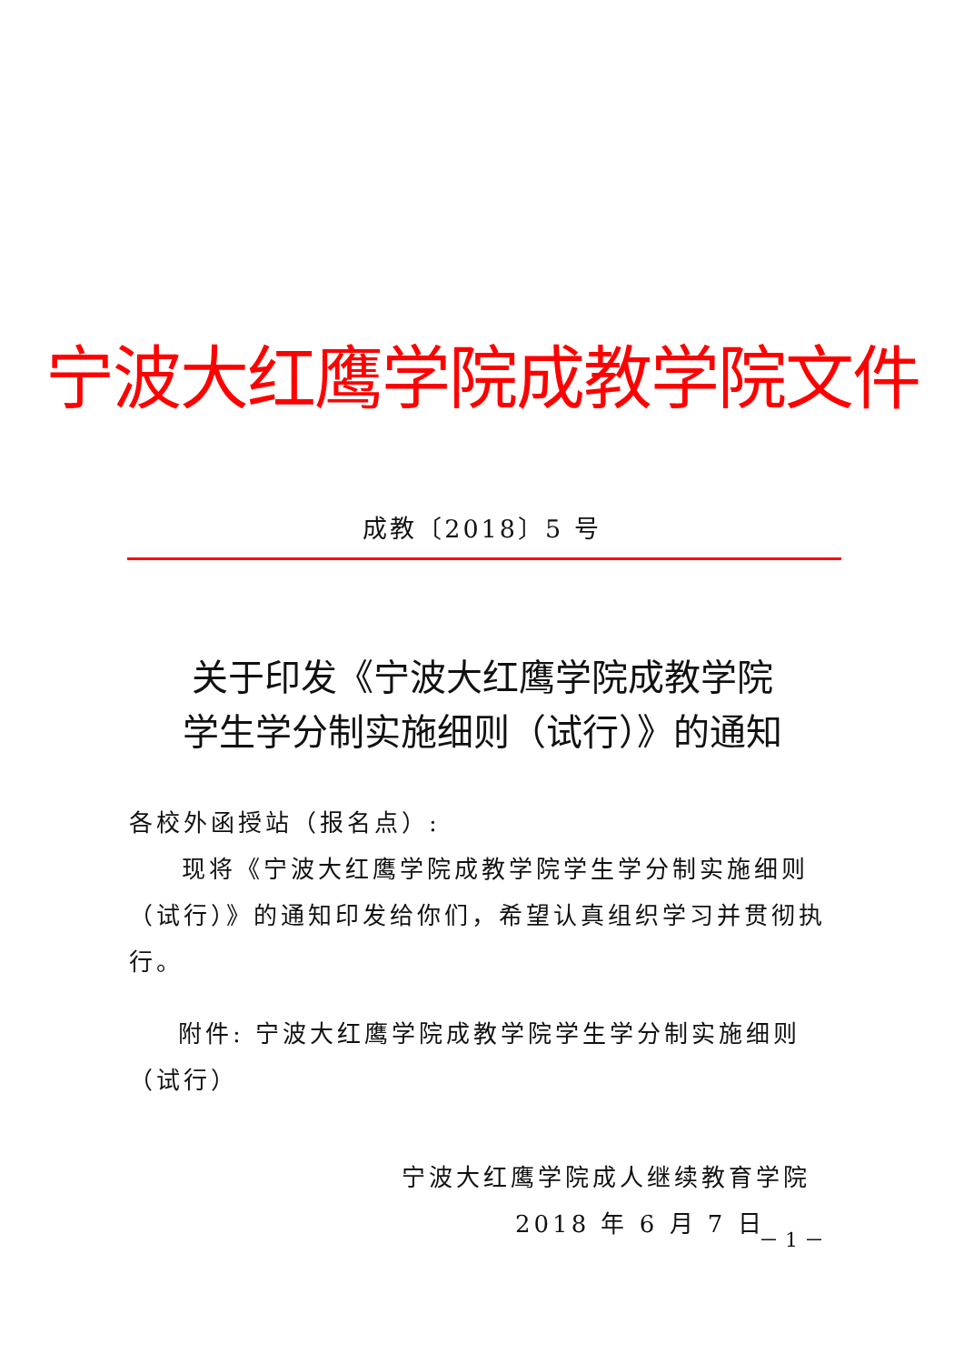宁波大红鹰学院成教学院文件
成教〔2018〕5 号
关于印发《宁波大红鹰学院成教学院
学生学分制实施细则（试行）》的通知
各校外函授站（报名点）:
现将《宁波大红鹰学院成教学院学生学分制实施细则（试行）》的通知印发给你们，希望认真组织学习并贯彻执行。
附件: 宁波大红鹰学院成教学院学生学分制实施细则（试行）
宁波大红鹰学院成人继续教育学院
2018 年 6 月 7 日
－ 1 －